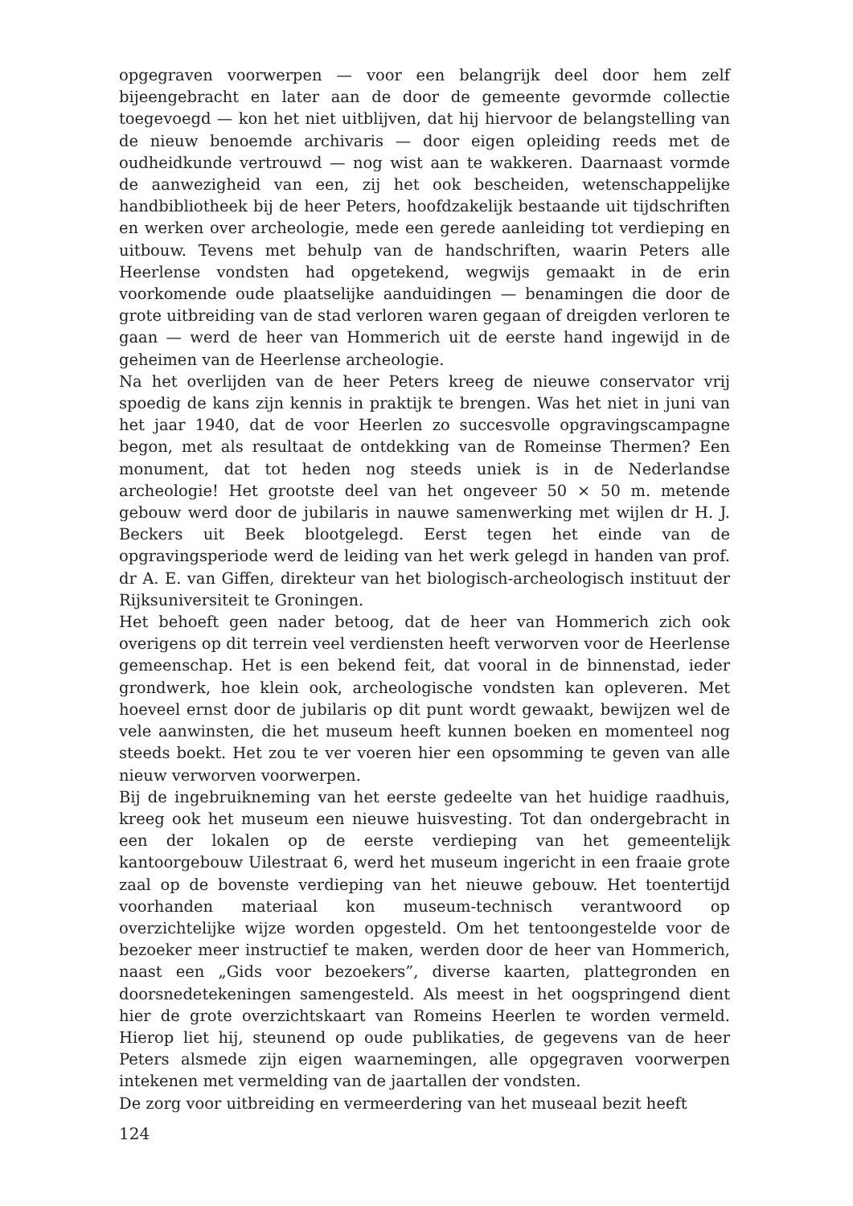opgegraven voorwerpen — voor een belangrijk deel door hem zelf bijeengebracht en later aan de door de gemeente gevormde collectie toegevoegd — kon het niet uitblijven, dat hij hiervoor de belangstelling van de nieuw benoemde archivaris — door eigen opleiding reeds met de oudheidkunde vertrouwd — nog wist aan te wakkeren. Daarnaast vormde de aanwezigheid van een, zij het ook bescheiden, wetenschappelijke handbibliotheek bij de heer Peters, hoofdzakelijk bestaande uit tijdschriften en werken over archeologie, mede een gerede aanleiding tot verdieping en uitbouw. Tevens met behulp van de handschriften, waarin Peters alle Heerlense vondsten had opgetekend, wegwijs gemaakt in de erin voorkomende oude plaatselijke aanduidingen — benamingen die door de grote uitbreiding van de stad verloren waren gegaan of dreigden verloren te gaan — werd de heer van Hommerich uit de eerste hand ingewijd in de geheimen van de Heerlense archeologie.
Na het overlijden van de heer Peters kreeg de nieuwe conservator vrij spoedig de kans zijn kennis in praktijk te brengen. Was het niet in juni van het jaar 1940, dat de voor Heerlen zo succesvolle opgravingscampagne begon, met als resultaat de ontdekking van de Romeinse Thermen? Een monument, dat tot heden nog steeds uniek is in de Nederlandse archeologie! Het grootste deel van het ongeveer 50 × 50 m. metende gebouw werd door de jubilaris in nauwe samenwerking met wijlen dr H. J. Beckers uit Beek blootgelegd. Eerst tegen het einde van de opgravingsperiode werd de leiding van het werk gelegd in handen van prof. dr A. E. van Giffen, direkteur van het biologisch-archeologisch instituut der Rijksuniversiteit te Groningen.
Het behoeft geen nader betoog, dat de heer van Hommerich zich ook overigens op dit terrein veel verdiensten heeft verworven voor de Heerlense gemeenschap. Het is een bekend feit, dat vooral in de binnenstad, ieder grondwerk, hoe klein ook, archeologische vondsten kan opleveren. Met hoeveel ernst door de jubilaris op dit punt wordt gewaakt, bewijzen wel de vele aanwinsten, die het museum heeft kunnen boeken en momenteel nog steeds boekt. Het zou te ver voeren hier een opsomming te geven van alle nieuw verworven voorwerpen.
Bij de ingebruikneming van het eerste gedeelte van het huidige raadhuis, kreeg ook het museum een nieuwe huisvesting. Tot dan ondergebracht in een der lokalen op de eerste verdieping van het gemeentelijk kantoorgebouw Uilestraat 6, werd het museum ingericht in een fraaie grote zaal op de bovenste verdieping van het nieuwe gebouw. Het toentertijd voorhanden materiaal kon museum-technisch verantwoord op overzichtelijke wijze worden opgesteld. Om het tentoongestelde voor de bezoeker meer instructief te maken, werden door de heer van Hommerich, naast een „Gids voor bezoekers”, diverse kaarten, plattegronden en doorsnedetekeningen samengesteld. Als meest in het oogspringend dient hier de grote overzichtskaart van Romeins Heerlen te worden vermeld. Hierop liet hij, steunend op oude publikaties, de gegevens van de heer Peters alsmede zijn eigen waarnemingen, alle opgegraven voorwerpen intekenen met vermelding van de jaartallen der vondsten.
De zorg voor uitbreiding en vermeerdering van het museaal bezit heeft
124